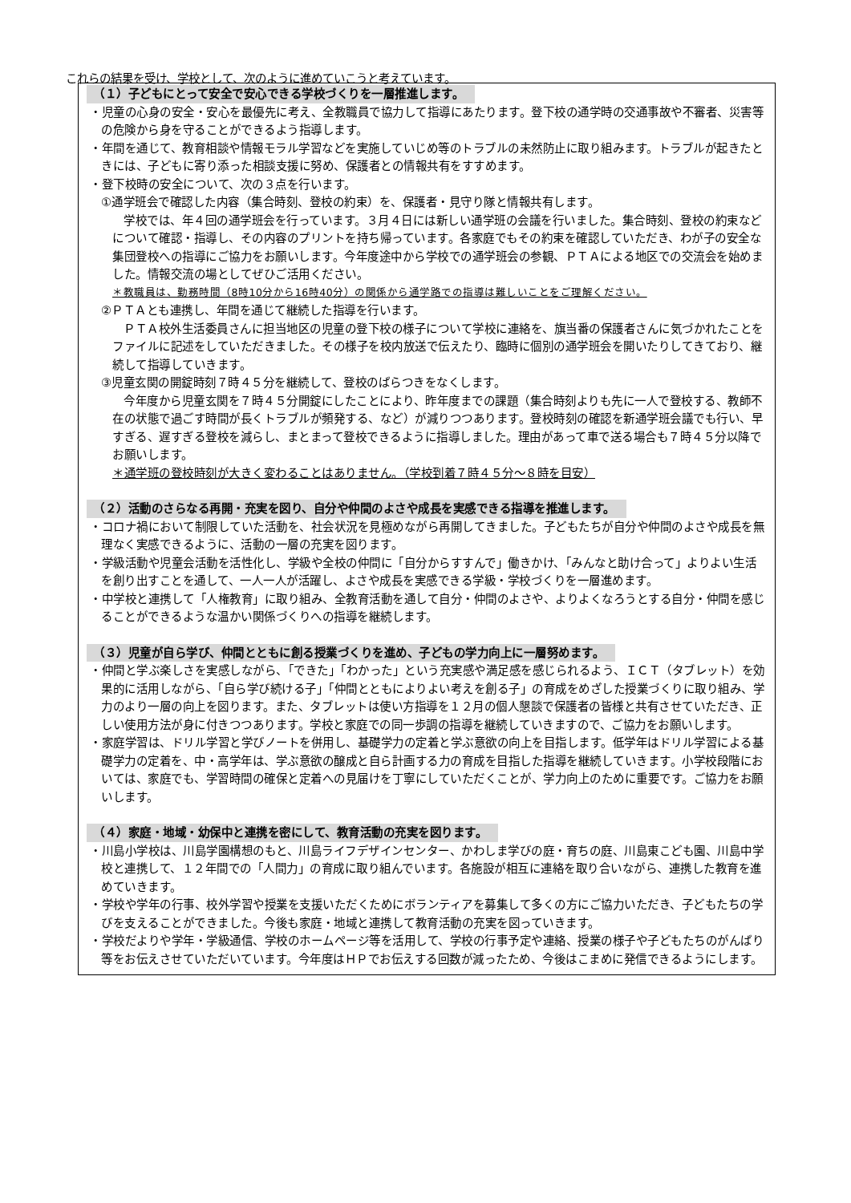これらの結果を受け、学校として、次のように進めていこうと考えています。
（１）子どもにとって安全で安心できる学校づくりを一層推進します。
・児童の心身の安全・安心を最優先に考え、全教職員で協力して指導にあたります。登下校の通学時の交通事故や不審者、災害等の危険から身を守ることができるよう指導します。
・年間を通じて、教育相談や情報モラル学習などを実施していじめ等のトラブルの未然防止に取り組みます。トラブルが起きたときには、子どもに寄り添った相談支援に努め、保護者との情報共有をすすめます。
・登下校時の安全について、次の３点を行います。
①通学班会で確認した内容（集合時刻、登校の約束）を、保護者・見守り隊と情報共有します。
学校では、年４回の通学班会を行っています。３月４日には新しい通学班の会議を行いました。集合時刻、登校の約束などについて確認・指導し、その内容のプリントを持ち帰っています。各家庭でもその約束を確認していただき、わが子の安全な集団登校への指導にご協力をお願いします。今年度途中から学校での通学班会の参観、ＰＴＡによる地区での交流会を始めました。情報交流の場としてぜひご活用ください。
＊教職員は、勤務時間（8時10分から16時40分）の関係から通学路での指導は難しいことをご理解ください。
②ＰＴＡとも連携し、年間を通じて継続した指導を行います。
ＰＴＡ校外生活委員さんに担当地区の児童の登下校の様子について学校に連絡を、旗当番の保護者さんに気づかれたことをファイルに記述をしていただきました。その様子を校内放送で伝えたり、臨時に個別の通学班会を開いたりしてきており、継続して指導していきます。
③児童玄関の開錠時刻７時４５分を継続して、登校のばらつきをなくします。
今年度から児童玄関を７時４５分開錠にしたことにより、昨年度までの課題（集合時刻よりも先に一人で登校する、教師不在の状態で過ごす時間が長くトラブルが頻発する、など）が減りつつあります。登校時刻の確認を新通学班会議でも行い、早すぎる、遅すぎる登校を減らし、まとまって登校できるように指導しました。理由があって車で送る場合も７時４５分以降でお願いします。
＊通学班の登校時刻が大きく変わることはありません。（学校到着７時４５分～８時を目安）
（２）活動のさらなる再開・充実を図り、自分や仲間のよさや成長を実感できる指導を推進します。
・コロナ禍において制限していた活動を、社会状況を見極めながら再開してきました。子どもたちが自分や仲間のよさや成長を無理なく実感できるように、活動の一層の充実を図ります。
・学級活動や児童会活動を活性化し、学級や全校の仲間に「自分からすすんで」働きかけ、「みんなと助け合って」よりよい生活を創り出すことを通して、一人一人が活躍し、よさや成長を実感できる学級・学校づくりを一層進めます。
・中学校と連携して「人権教育」に取り組み、全教育活動を通して自分・仲間のよさや、よりよくなろうとする自分・仲間を感じることができるような温かい関係づくりへの指導を継続します。
（３）児童が自ら学び、仲間とともに創る授業づくりを進め、子どもの学力向上に一層努めます。
・仲間と学ぶ楽しさを実感しながら、「できた」「わかった」という充実感や満足感を感じられるよう、ＩＣＴ（タブレット）を効果的に活用しながら、「自ら学び続ける子」「仲間とともによりよい考えを創る子」の育成をめざした授業づくりに取り組み、学力のより一層の向上を図ります。また、タブレットは使い方指導を１２月の個人懇談で保護者の皆様と共有させていただき、正しい使用方法が身に付きつつあります。学校と家庭での同一歩調の指導を継続していきますので、ご協力をお願いします。
・家庭学習は、ドリル学習と学びノートを併用し、基礎学力の定着と学ぶ意欲の向上を目指します。低学年はドリル学習による基礎学力の定着を、中・高学年は、学ぶ意欲の醸成と自ら計画する力の育成を目指した指導を継続していきます。小学校段階においては、家庭でも、学習時間の確保と定着への見届けを丁寧にしていただくことが、学力向上のために重要です。ご協力をお願いします。
（４）家庭・地域・幼保中と連携を密にして、教育活動の充実を図ります。
・川島小学校は、川島学園構想のもと、川島ライフデザインセンター、かわしま学びの庭・育ちの庭、川島東こども園、川島中学校と連携して、１２年間での「人間力」の育成に取り組んでいます。各施設が相互に連絡を取り合いながら、連携した教育を進めていきます。
・学校や学年の行事、校外学習や授業を支援いただくためにボランティアを募集して多くの方にご協力いただき、子どもたちの学びを支えることができました。今後も家庭・地域と連携して教育活動の充実を図っていきます。
・学校だよりや学年・学級通信、学校のホームページ等を活用して、学校の行事予定や連絡、授業の様子や子どもたちのがんばり等をお伝えさせていただいています。今年度はＨＰでお伝えする回数が減ったため、今後はこまめに発信できるようにします。